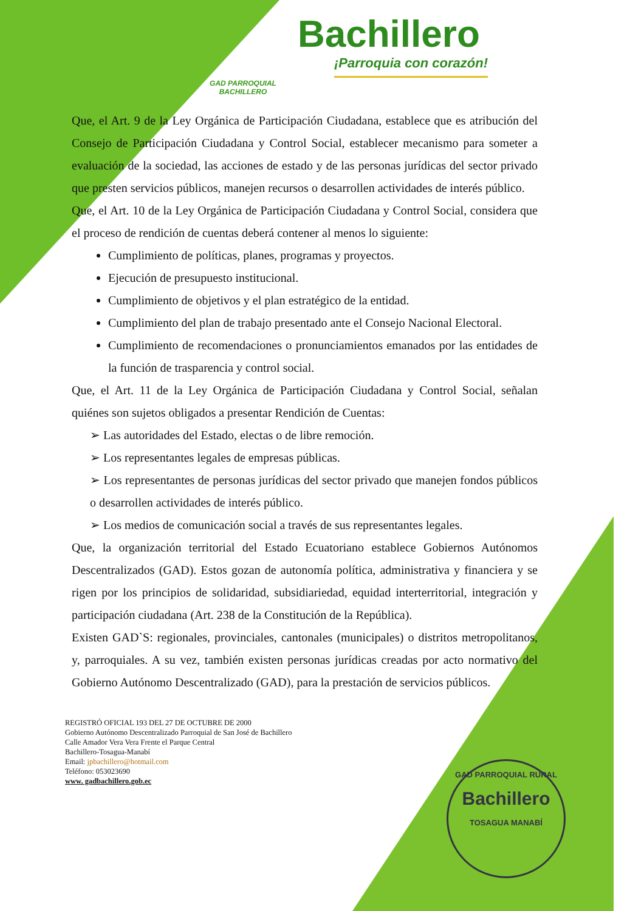GAD PARROQUIAL BACHILLERO
Bachillero
¡Parroquia con corazón!
Que, el Art. 9 de la Ley Orgánica de Participación Ciudadana, establece que es atribución del Consejo de Participación Ciudadana y Control Social, establecer mecanismo para someter a evaluación de la sociedad, las acciones de estado y de las personas jurídicas del sector privado que presten servicios públicos, manejen recursos o desarrollen actividades de interés público.
Que, el Art. 10 de la Ley Orgánica de Participación Ciudadana y Control Social, considera que el proceso de rendición de cuentas deberá contener al menos lo siguiente:
Cumplimiento de políticas, planes, programas y proyectos.
Ejecución de presupuesto institucional.
Cumplimiento de objetivos y el plan estratégico de la entidad.
Cumplimiento del plan de trabajo presentado ante el Consejo Nacional Electoral.
Cumplimiento de recomendaciones o pronunciamientos emanados por las entidades de la función de trasparencia y control social.
Que, el Art. 11 de la Ley Orgánica de Participación Ciudadana y Control Social, señalan quiénes son sujetos obligados a presentar Rendición de Cuentas:
➢ Las autoridades del Estado, electas o de libre remoción.
➢ Los representantes legales de empresas públicas.
➢ Los representantes de personas jurídicas del sector privado que manejen fondos públicos o desarrollen actividades de interés público.
➢ Los medios de comunicación social a través de sus representantes legales.
Que, la organización territorial del Estado Ecuatoriano establece Gobiernos Autónomos Descentralizados (GAD). Estos gozan de autonomía política, administrativa y financiera y se rigen por los principios de solidaridad, subsidiariedad, equidad interterritorial, integración y participación ciudadana (Art. 238 de la Constitución de la República).
Existen GAD`S: regionales, provinciales, cantonales (municipales) o distritos metropolitanos, y, parroquiales. A su vez, también existen personas jurídicas creadas por acto normativo del Gobierno Autónomo Descentralizado (GAD), para la prestación de servicios públicos.
REGISTRÓ OFICIAL 193 DEL 27 DE OCTUBRE DE 2000
Gobierno Autónomo Descentralizado Parroquial de San José de Bachillero
Calle Amador Vera Vera Frente el Parque Central
Bachillero-Tosagua-Manabí
Email: jpbachillero@hotmail.com
Teléfono: 053023690
www. gadbachillero.gob.ec
GAD PARROQUIAL RURAL
Bachillero
TOSAGUA MANABÍ